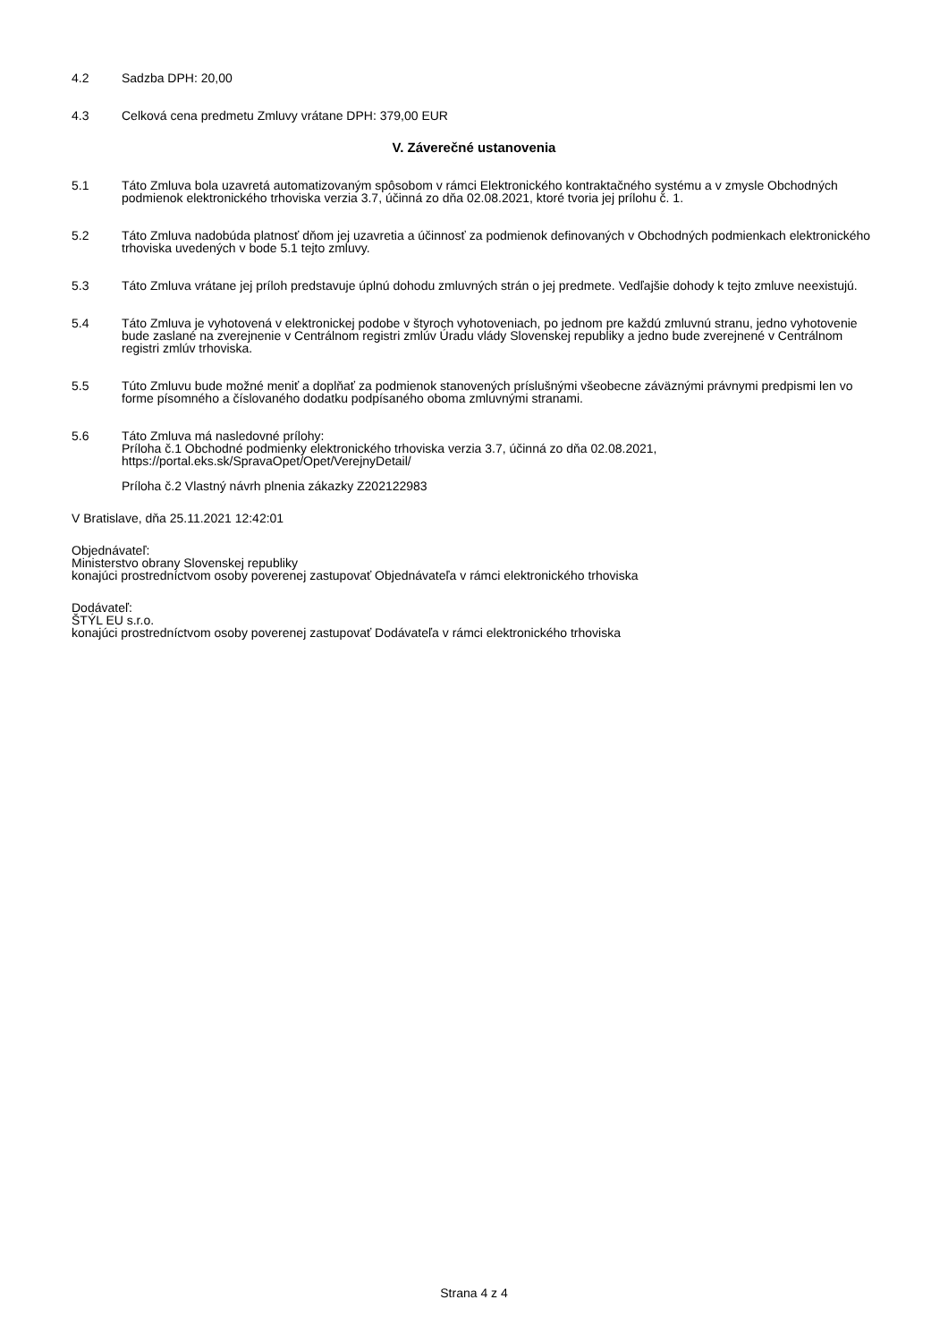4.2 Sadzba DPH: 20,00
4.3 Celková cena predmetu Zmluvy vrátane DPH: 379,00 EUR
V. Záverečné ustanovenia
5.1 Táto Zmluva bola uzavretá automatizovaným spôsobom v rámci Elektronického kontraktačného systému a v zmysle Obchodných podmienok elektronického trhoviska verzia 3.7, účinná zo dňa 02.08.2021, ktoré tvoria jej prílohu č. 1.
5.2 Táto Zmluva nadobúda platnosť dňom jej uzavretia a účinnosť za podmienok definovaných v Obchodných podmienkach elektronického trhoviska uvedených v bode 5.1 tejto zmluvy.
5.3 Táto Zmluva vrátane jej príloh predstavuje úplnú dohodu zmluvných strán o jej predmete. Vedľajšie dohody k tejto zmluve neexistujú.
5.4 Táto Zmluva je vyhotovená v elektronickej podobe v štyroch vyhotoveniach, po jednom pre každú zmluvnú stranu, jedno vyhotovenie bude zaslané na zverejnenie v Centrálnom registri zmlúv Úradu vlády Slovenskej republiky a jedno bude zverejnené v Centrálnom registri zmlúv trhoviska.
5.5 Túto Zmluvu bude možné meniť a doplňať za podmienok stanovených príslušnými všeobecne záväznými právnymi predpismi len vo forme písomného a číslovaného dodatku podpísaného oboma zmluvnými stranami.
5.6 Táto Zmluva má nasledovné prílohy:
Príloha č.1 Obchodné podmienky elektronického trhoviska verzia 3.7, účinná zo dňa 02.08.2021, https://portal.eks.sk/SpravaOpet/Opet/VerejnyDetail/
Príloha č.2 Vlastný návrh plnenia zákazky Z202122983
V Bratislave, dňa 25.11.2021 12:42:01
Objednávateľ:
Ministerstvo obrany Slovenskej republiky
konajúci prostredníctvom osoby poverenej zastupovať Objednávateľa v rámci elektronického trhoviska
Dodávateľ:
ŠTÝL EU s.r.o.
konajúci prostredníctvom osoby poverenej zastupovať Dodávateľa v rámci elektronického trhoviska
Strana 4 z 4